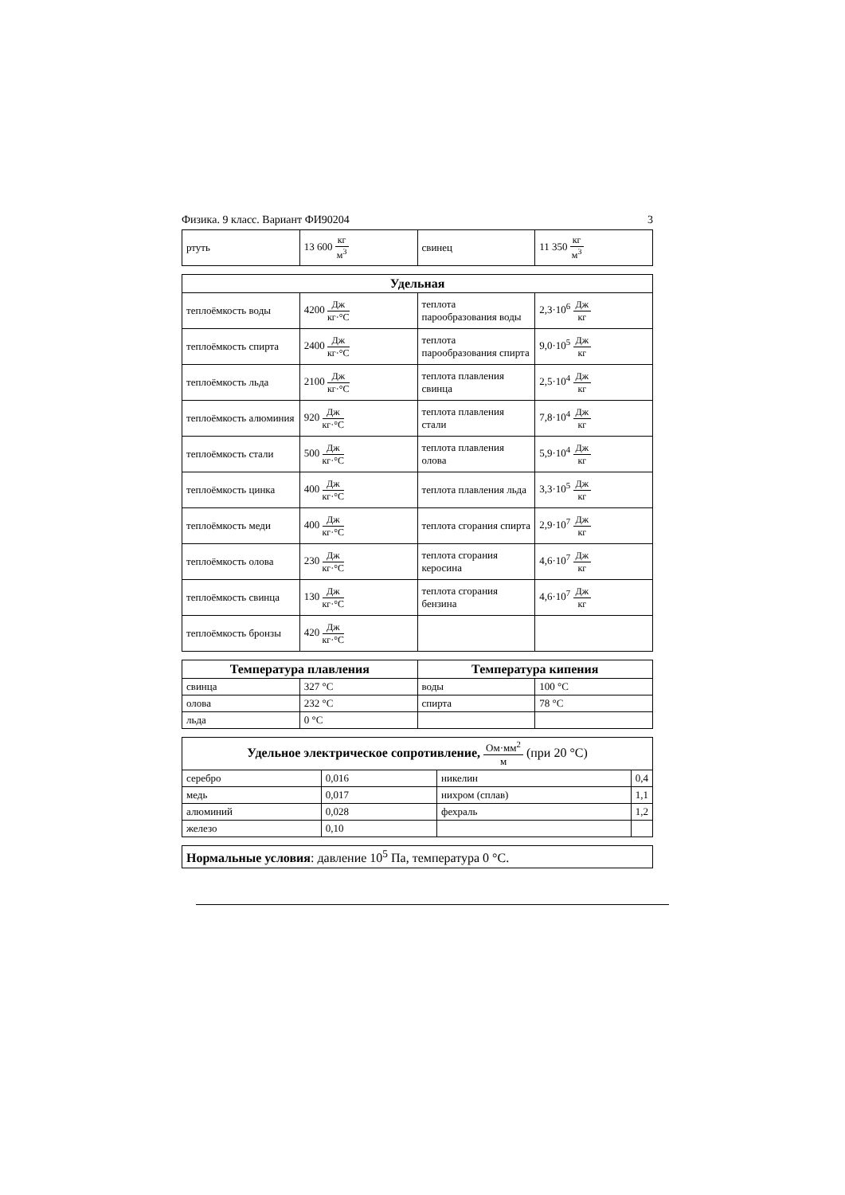Физика. 9 класс. Вариант ФИ90204 3
| ртуть | 13 600 кг м<sup>3</sup> | свинец | 11 350 кг м<sup>3</sup> |
| Удельная | | | |
| --- | --- | --- | --- |
| теплоёмкость воды | 4200 Дж кг·°С | теплота парообразования воды | 2,3·10<sup>6</sup> Дж кг |
| теплоёмкость спирта | 2400 Дж кг·°С | теплота парообразования спирта | 9,0·10<sup>5</sup> Дж кг |
| теплоёмкость льда | 2100 Дж кг·°С | теплота плавления свинца | 2,5·10<sup>4</sup> Дж кг |
| теплоёмкость алюминия | 920 Дж кг·°С | теплота плавления стали | 7,8·10<sup>4</sup> Дж кг |
| теплоёмкость стали | 500 Дж кг·°С | теплота плавления олова | 5,9·10<sup>4</sup> Дж кг |
| теплоёмкость цинка | 400 Дж кг·°С | теплота плавления льда | 3,3·10<sup>5</sup> Дж кг |
| теплоёмкость меди | 400 Дж кг·°С | теплота сгорания спирта | 2,9·10<sup>7</sup> Дж кг |
| теплоёмкость олова | 230 Дж кг·°С | теплота сгорания керосина | 4,6·10<sup>7</sup> Дж кг |
| теплоёмкость свинца | 130 Дж кг·°С | теплота сгорания бензина | 4,6·10<sup>7</sup> Дж кг |
| теплоёмкость бронзы | 420 Дж кг·°С | | |
| Температура плавления | | Температура кипения | |
| --- | --- | --- | --- |
| свинца | 327 °С | воды | 100 °С |
| олова | 232 °С | спирта | 78 °С |
| льда | 0 °С | | |
| Удельное электрическое сопротивление, Ом·мм<sup>2</sup> м (при 20 °С) | | | |
| --- | --- | --- | --- |
| серебро | 0,016 | никелин | 0,4 |
| медь | 0,017 | нихром (сплав) | 1,1 |
| алюминий | 0,028 | фехраль | 1,2 |
| железо | 0,10 | | |
| Нормальные условия : давление 10<sup>5</sup> Па, температура 0 °С. |